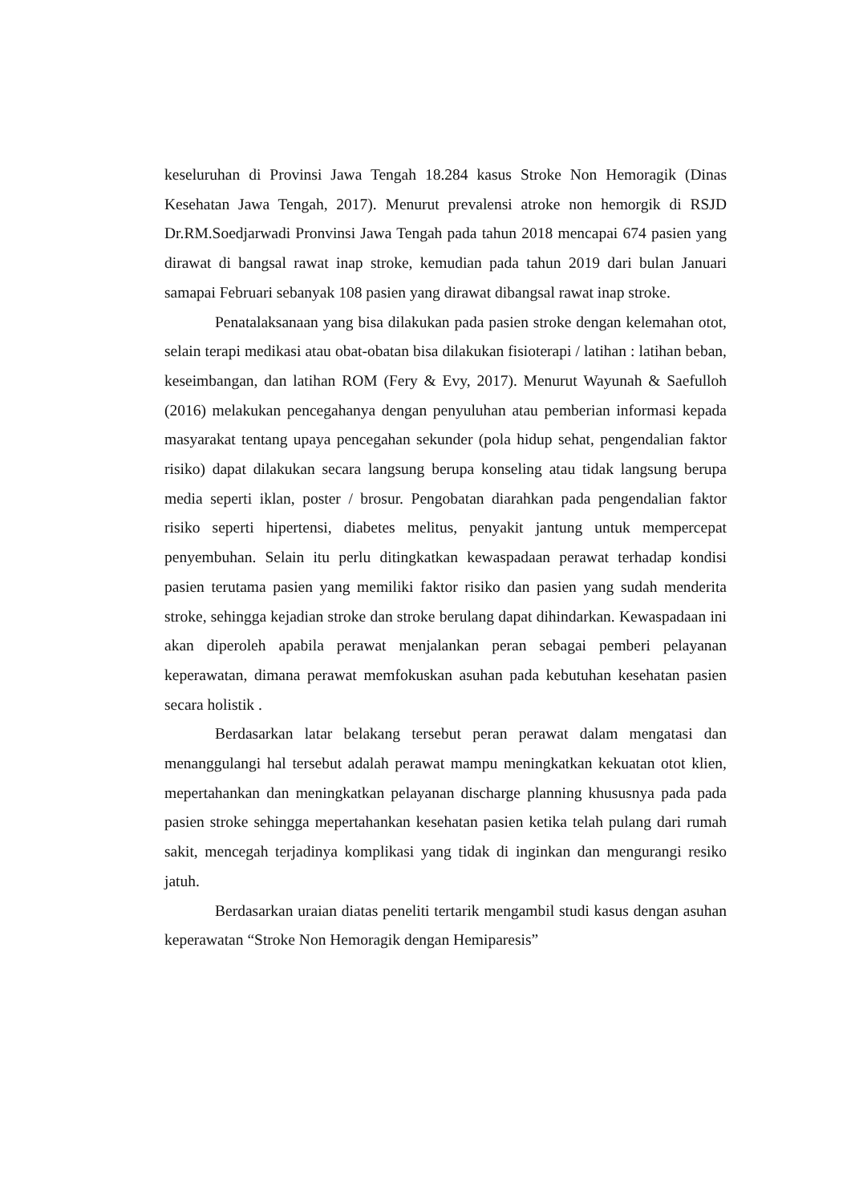keseluruhan di Provinsi Jawa Tengah 18.284 kasus Stroke Non Hemoragik (Dinas Kesehatan Jawa Tengah, 2017). Menurut prevalensi atroke non hemorgik di RSJD Dr.RM.Soedjarwadi Pronvinsi Jawa Tengah pada tahun 2018 mencapai 674 pasien yang dirawat di bangsal rawat inap stroke, kemudian pada tahun 2019 dari bulan Januari samapai Februari sebanyak 108 pasien yang dirawat dibangsal rawat inap stroke.
Penatalaksanaan yang bisa dilakukan pada pasien stroke dengan kelemahan otot, selain terapi medikasi atau obat-obatan bisa dilakukan fisioterapi / latihan : latihan beban, keseimbangan, dan latihan ROM (Fery & Evy, 2017). Menurut Wayunah & Saefulloh (2016) melakukan pencegahanya dengan penyuluhan atau pemberian informasi kepada masyarakat tentang upaya pencegahan sekunder (pola hidup sehat, pengendalian faktor risiko) dapat dilakukan secara langsung berupa konseling atau tidak langsung berupa media seperti iklan, poster / brosur. Pengobatan diarahkan pada pengendalian faktor risiko seperti hipertensi, diabetes melitus, penyakit jantung untuk mempercepat penyembuhan. Selain itu perlu ditingkatkan kewaspadaan perawat terhadap kondisi pasien terutama pasien yang memiliki faktor risiko dan pasien yang sudah menderita stroke, sehingga kejadian stroke dan stroke berulang dapat dihindarkan. Kewaspadaan ini akan diperoleh apabila perawat menjalankan peran sebagai pemberi pelayanan keperawatan, dimana perawat memfokuskan asuhan pada kebutuhan kesehatan pasien secara holistik .
Berdasarkan latar belakang tersebut peran perawat dalam mengatasi dan menanggulangi hal tersebut adalah perawat mampu meningkatkan kekuatan otot klien, mepertahankan dan meningkatkan pelayanan discharge planning khususnya pada pada pasien stroke sehingga mepertahankan kesehatan pasien ketika telah pulang dari rumah sakit, mencegah terjadinya komplikasi yang tidak di inginkan dan mengurangi resiko jatuh.
Berdasarkan uraian diatas peneliti tertarik mengambil studi kasus dengan asuhan keperawatan “Stroke Non Hemoragik dengan Hemiparesis”